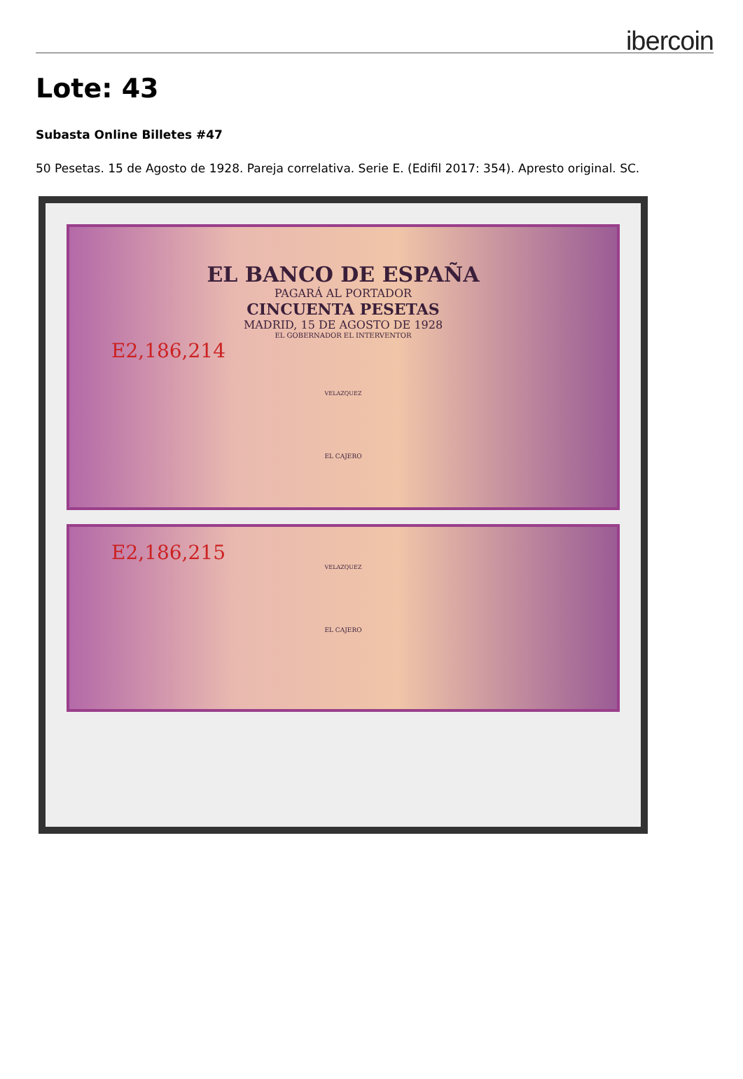ibercoin
Lote: 43
Subasta Online Billetes #47
50 Pesetas. 15 de Agosto de 1928. Pareja correlativa. Serie E. (Edifil 2017: 354). Apresto original. SC.
EL BANCO DE ESPAÑA
PAGARÁ AL PORTADOR
CINCUENTA PESETAS
MADRID, 15 DE AGOSTO DE 1928
EL GOBERNADOR EL INTERVENTOR
E2,186,214
VELAZQUEZ
EL CAJERO
E2,186,215
VELAZQUEZ
EL CAJERO